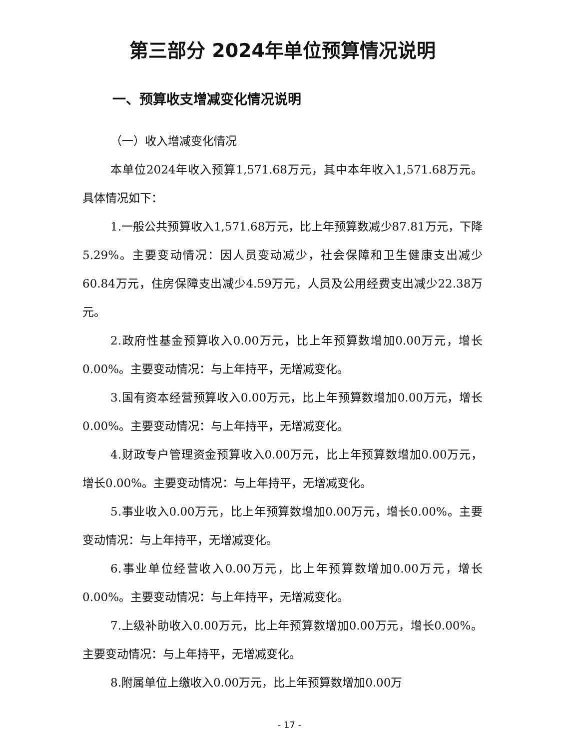第三部分 2024年单位预算情况说明
一、预算收支增减变化情况说明
（一）收入增减变化情况
本单位2024年收入预算1,571.68万元，其中本年收入1,571.68万元。具体情况如下：
1.一般公共预算收入1,571.68万元，比上年预算数减少87.81万元，下降5.29%。主要变动情况：因人员变动减少，社会保障和卫生健康支出减少60.84万元，住房保障支出减少4.59万元，人员及公用经费支出减少22.38万元。
2.政府性基金预算收入0.00万元，比上年预算数增加0.00万元，增长0.00%。主要变动情况：与上年持平，无增减变化。
3.国有资本经营预算收入0.00万元，比上年预算数增加0.00万元，增长0.00%。主要变动情况：与上年持平，无增减变化。
4.财政专户管理资金预算收入0.00万元，比上年预算数增加0.00万元，增长0.00%。主要变动情况：与上年持平，无增减变化。
5.事业收入0.00万元，比上年预算数增加0.00万元，增长0.00%。主要变动情况：与上年持平，无增减变化。
6.事业单位经营收入0.00万元，比上年预算数增加0.00万元，增长0.00%。主要变动情况：与上年持平，无增减变化。
7.上级补助收入0.00万元，比上年预算数增加0.00万元，增长0.00%。主要变动情况：与上年持平，无增减变化。
8.附属单位上缴收入0.00万元，比上年预算数增加0.00万
- 17 -